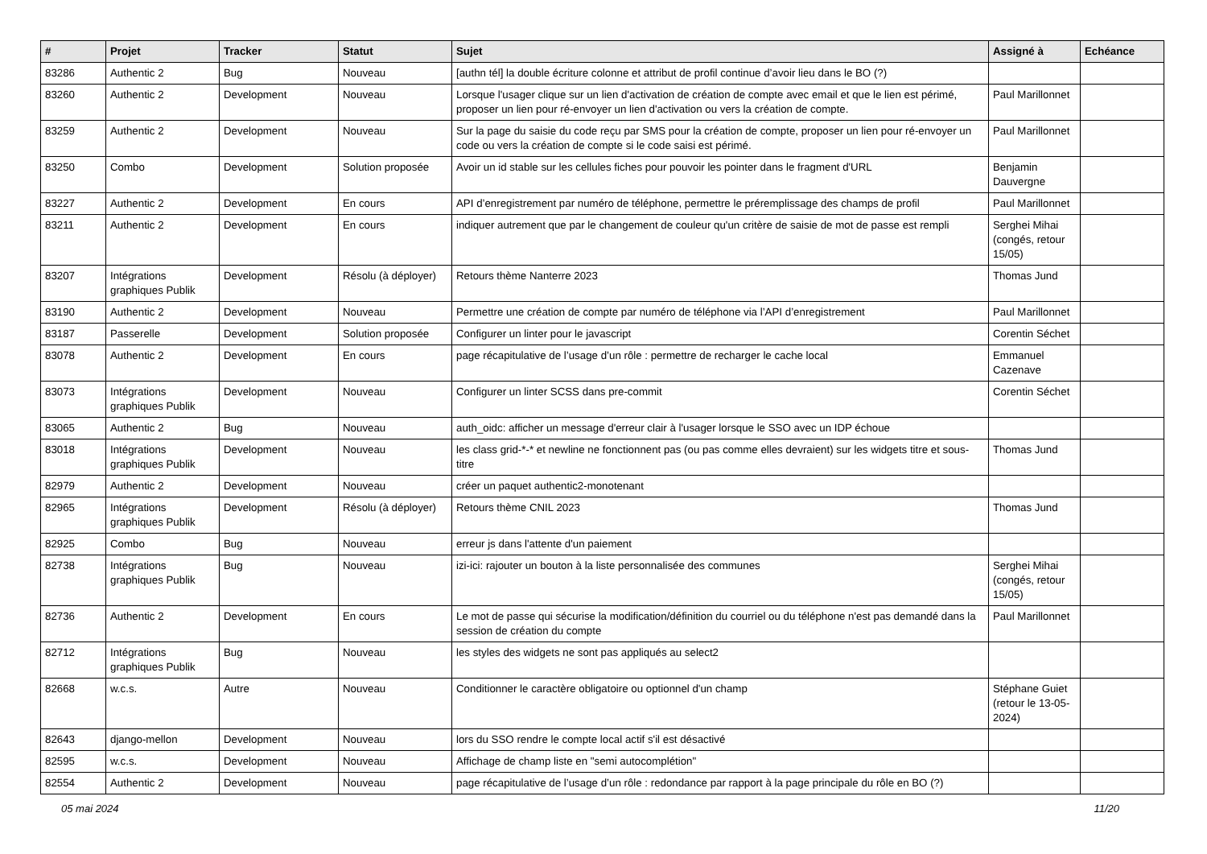| # | Projet | Tracker | Statut | Sujet | Assigné à | Echéance |
| --- | --- | --- | --- | --- | --- | --- |
| 83286 | Authentic 2 | Bug | Nouveau | [authn tél] la double écriture colonne et attribut de profil continue d’avoir lieu dans le BO (?) | | |
| 83260 | Authentic 2 | Development | Nouveau | Lorsque l'usager clique sur un lien d'activation de création de compte avec email et que le lien est périmé, proposer un lien pour ré-envoyer un lien d'activation ou vers la création de compte. | Paul Marillonnet | |
| 83259 | Authentic 2 | Development | Nouveau | Sur la page du saisie du code reçu par SMS pour la création de compte, proposer un lien pour ré-envoyer un code ou vers la création de compte si le code saisi est périmé. | Paul Marillonnet | |
| 83250 | Combo | Development | Solution proposée | Avoir un id stable sur les cellules fiches pour pouvoir les pointer dans le fragment d'URL | Benjamin Dauvergne | |
| 83227 | Authentic 2 | Development | En cours | API d’enregistrement par numéro de téléphone, permettre le préremplissage des champs de profil | Paul Marillonnet | |
| 83211 | Authentic 2 | Development | En cours | indiquer autrement que par le changement de couleur qu'un critère de saisie de mot de passe est rempli | Serghei Mihai (congés, retour 15/05) | |
| 83207 | Intégrations graphiques Publik | Development | Résolu (à déployer) | Retours thème Nanterre 2023 | Thomas Jund | |
| 83190 | Authentic 2 | Development | Nouveau | Permettre une création de compte par numéro de téléphone via l’API d’enregistrement | Paul Marillonnet | |
| 83187 | Passerelle | Development | Solution proposée | Configurer un linter pour le javascript | Corentin Séchet | |
| 83078 | Authentic 2 | Development | En cours | page récapitulative de l’usage d’un rôle : permettre de recharger le cache local | Emmanuel Cazenave | |
| 83073 | Intégrations graphiques Publik | Development | Nouveau | Configurer un linter SCSS dans pre-commit | Corentin Séchet | |
| 83065 | Authentic 2 | Bug | Nouveau | auth_oidc: afficher un message d'erreur clair à l'usager lorsque le SSO avec un IDP échoue | | |
| 83018 | Intégrations graphiques Publik | Development | Nouveau | les class grid-*-* et newline ne fonctionnent pas (ou pas comme elles devraient) sur les widgets titre et sous-titre | Thomas Jund | |
| 82979 | Authentic 2 | Development | Nouveau | créer un paquet authentic2-monotenant | | |
| 82965 | Intégrations graphiques Publik | Development | Résolu (à déployer) | Retours thème CNIL 2023 | Thomas Jund | |
| 82925 | Combo | Bug | Nouveau | erreur js dans l'attente d'un paiement | | |
| 82738 | Intégrations graphiques Publik | Bug | Nouveau | izi-ici: rajouter un bouton à la liste personnalisée des communes | Serghei Mihai (congés, retour 15/05) | |
| 82736 | Authentic 2 | Development | En cours | Le mot de passe qui sécurise la modification/définition du courriel ou du téléphone n'est pas demandé dans la session de création du compte | Paul Marillonnet | |
| 82712 | Intégrations graphiques Publik | Bug | Nouveau | les styles des widgets ne sont pas appliqués au select2 | | |
| 82668 | w.c.s. | Autre | Nouveau | Conditionner le caractère obligatoire ou optionnel d'un champ | Stéphane Guiet (retour le 13-05-2024) | |
| 82643 | django-mellon | Development | Nouveau | lors du SSO rendre le compte local actif s'il est désactivé | | |
| 82595 | w.c.s. | Development | Nouveau | Affichage de champ liste en "semi autocomplétion" | | |
| 82554 | Authentic 2 | Development | Nouveau | page récapitulative de l’usage d’un rôle : redondance par rapport à la page principale du rôle en BO (?) | | |
05 mai 2024 11/20